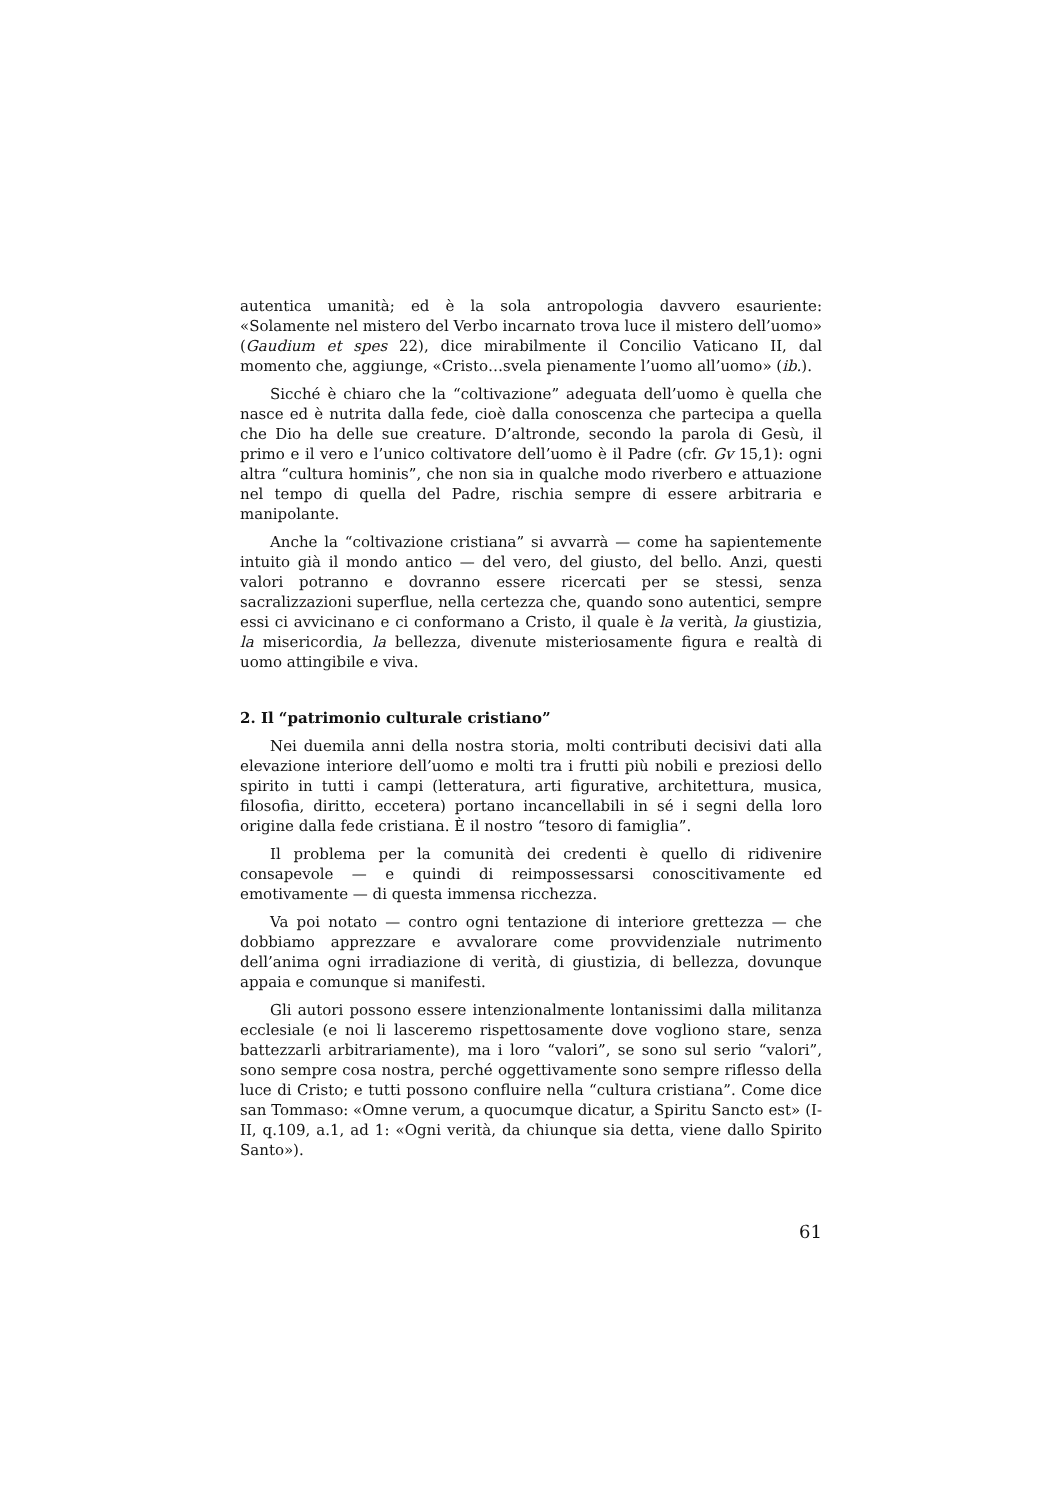autentica umanità; ed è la sola antropologia davvero esauriente: «Solamente nel mistero del Verbo incarnato trova luce il mistero dell’uomo» (Gaudium et spes 22), dice mirabilmente il Concilio Vaticano II, dal momento che, aggiunge, «Cristo…svela pienamente l’uomo all’uomo» (ib.).
Sicché è chiaro che la “coltivazione” adeguata dell’uomo è quella che nasce ed è nutrita dalla fede, cioè dalla conoscenza che partecipa a quella che Dio ha delle sue creature. D’altronde, secondo la parola di Gesù, il primo e il vero e l’unico coltivatore dell’uomo è il Padre (cfr. Gv 15,1): ogni altra “cultura hominis”, che non sia in qualche modo riverbero e attuazione nel tempo di quella del Padre, rischia sempre di essere arbitraria e manipolante.
Anche la “coltivazione cristiana” si avvarrà — come ha sapientemente intuito già il mondo antico — del vero, del giusto, del bello. Anzi, questi valori potranno e dovranno essere ricercati per se stessi, senza sacralizzazioni superflue, nella certezza che, quando sono autentici, sempre essi ci avvicinano e ci conformano a Cristo, il quale è la verità, la giustizia, la misericordia, la bellezza, divenute misteriosamente figura e realtà di uomo attingibile e viva.
2. Il “patrimonio culturale cristiano”
Nei duemila anni della nostra storia, molti contributi decisivi dati alla elevazione interiore dell’uomo e molti tra i frutti più nobili e preziosi dello spirito in tutti i campi (letteratura, arti figurative, architettura, musica, filosofia, diritto, eccetera) portano incancellabili in sé i segni della loro origine dalla fede cristiana. È il nostro “tesoro di famiglia”.
Il problema per la comunità dei credenti è quello di ridivenire consapevole — e quindi di reimpossessarsi conoscitivamente ed emotivamente — di questa immensa ricchezza.
Va poi notato — contro ogni tentazione di interiore grettezza — che dobbiamo apprezzare e avvalorare come provvidenziale nutrimento dell’anima ogni irradiazione di verità, di giustizia, di bellezza, dovunque appaia e comunque si manifesti.
Gli autori possono essere intenzionalmente lontanissimi dalla militanza ecclesiale (e noi li lasceremo rispettosamente dove vogliono stare, senza battezzarli arbitrariamente), ma i loro “valori”, se sono sul serio “valori”, sono sempre cosa nostra, perché oggettivamente sono sempre riflesso della luce di Cristo; e tutti possono confluire nella “cultura cristiana”. Come dice san Tommaso: «Omne verum, a quocumque dicatur, a Spiritu Sancto est» (I-II, q.109, a.1, ad 1: «Ogni verità, da chiunque sia detta, viene dallo Spirito Santo»).
61